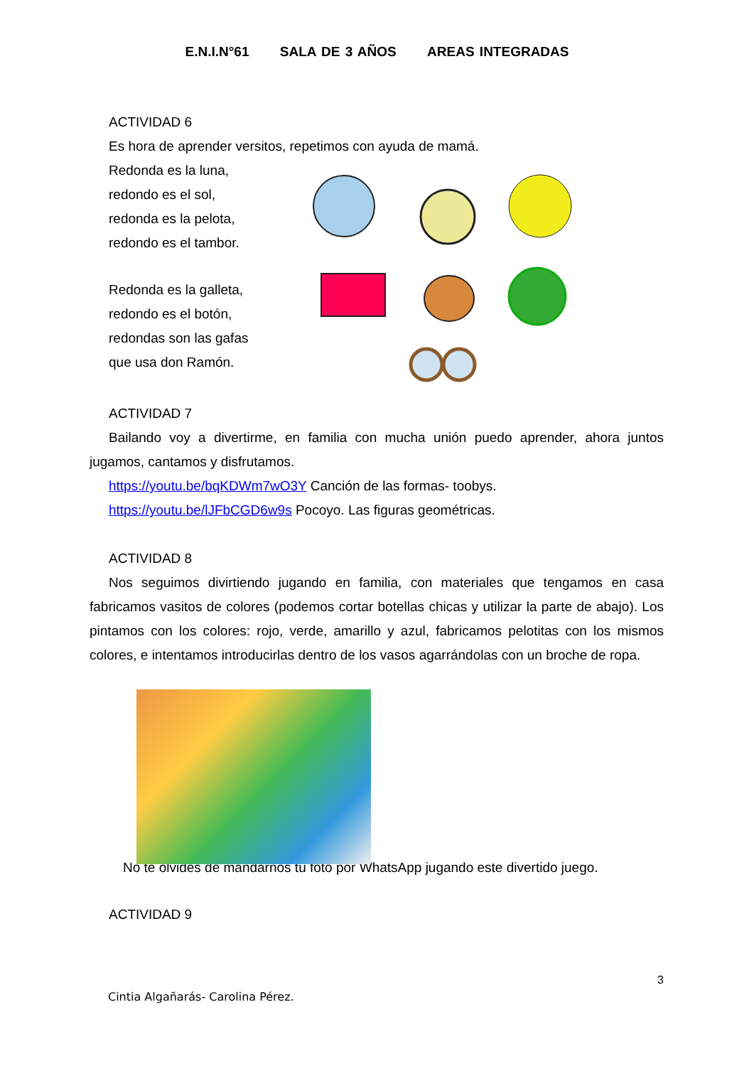E.N.I.N°61 SALA DE 3 AÑOS AREAS INTEGRADAS
ACTIVIDAD 6
Es hora de aprender versitos, repetimos con ayuda de mamá.
Redonda es la luna,
redondo es el sol,
redonda es la pelota,
redondo es el tambor.
Redonda es la galleta,
redondo es el botón,
redondas son las gafas
que usa don Ramón.
ACTIVIDAD 7
Bailando voy a divertirme, en familia con mucha unión puedo aprender, ahora juntos jugamos, cantamos y disfrutamos.
https://youtu.be/bqKDWm7wO3Y Canción de las formas- toobys.
https://youtu.be/lJFbCGD6w9s Pocoyo. Las figuras geométricas.
ACTIVIDAD 8
Nos seguimos divirtiendo jugando en familia, con materiales que tengamos en casa fabricamos vasitos de colores (podemos cortar botellas chicas y utilizar la parte de abajo). Los pintamos con los colores: rojo, verde, amarillo y azul, fabricamos pelotitas con los mismos colores, e intentamos introducirlas dentro de los vasos agarrándolas con un broche de ropa.
No te olvides de mandarnos tu foto por WhatsApp jugando este divertido juego.
ACTIVIDAD 9
3
Cintia Algañarás- Carolina Pérez.